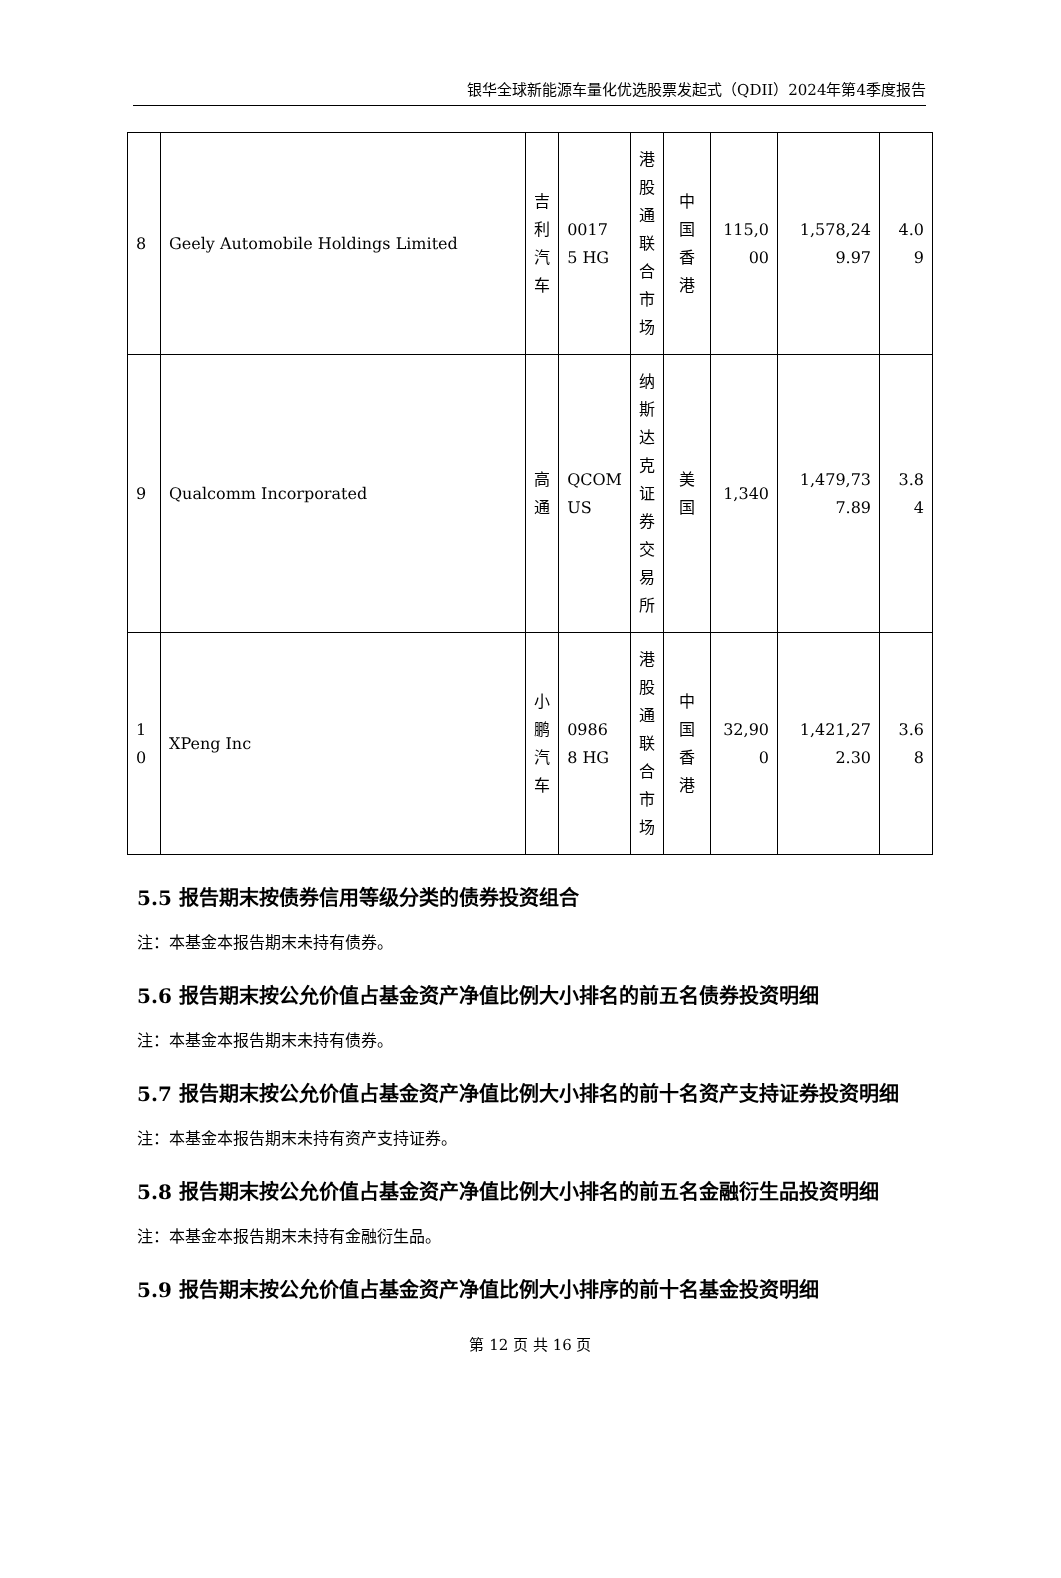银华全球新能源车量化优选股票发起式（QDII）2024年第4季度报告
| 8 | Geely Automobile Holdings Limited | 吉利汽车 | 0017 5 HG | 港股通联合市场 | 中国香港 | 115,0 00 | 1,578,24 9.97 | 4.0 9 |
| 9 | Qualcomm Incorporated | 高通 | QCOM US | 纳斯达克证券交易所 | 美国 | 1,340 | 1,479,73 7.89 | 3.8 4 |
| 1 0 | XPeng Inc | 小鹏汽车 | 0986 8 HG | 港股通联合市场 | 中国香港 | 32,90 0 | 1,421,27 2.30 | 3.6 8 |
5.5 报告期末按债券信用等级分类的债券投资组合
注：本基金本报告期末未持有债券。
5.6 报告期末按公允价值占基金资产净值比例大小排名的前五名债券投资明细
注：本基金本报告期末未持有债券。
5.7 报告期末按公允价值占基金资产净值比例大小排名的前十名资产支持证券投资明细
注：本基金本报告期末未持有资产支持证券。
5.8 报告期末按公允价值占基金资产净值比例大小排名的前五名金融衍生品投资明细
注：本基金本报告期末未持有金融衍生品。
5.9 报告期末按公允价值占基金资产净值比例大小排序的前十名基金投资明细
第 12 页 共 16 页